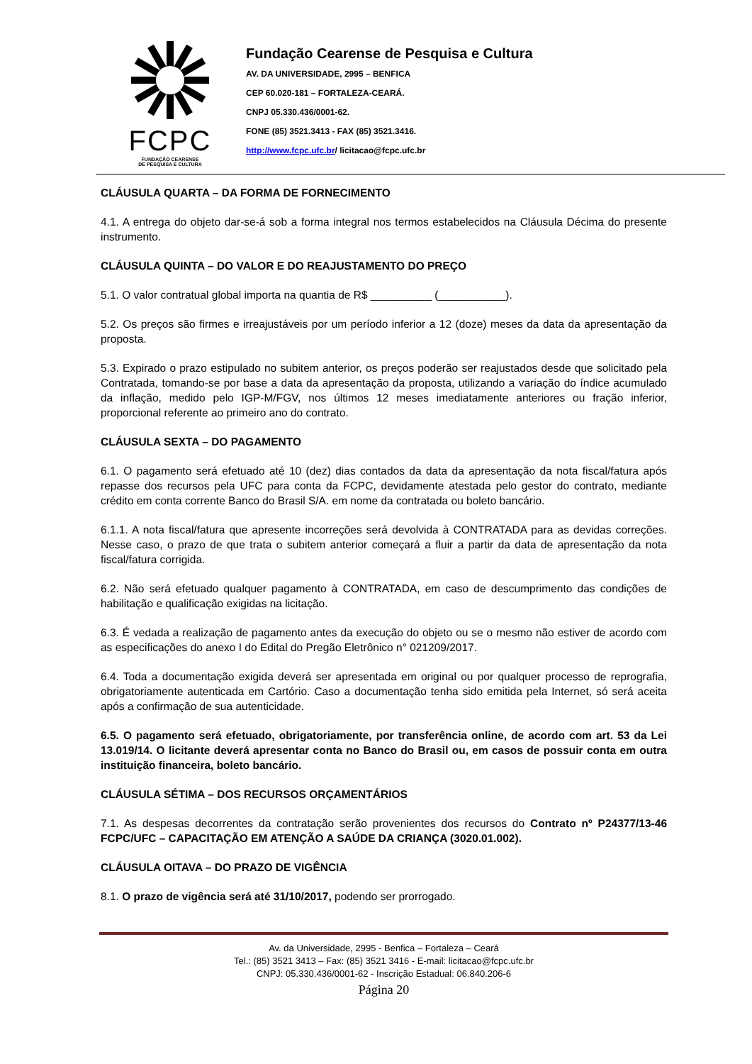FCPC
FUNDAÇÃO CEARENSE
DE PESQUISA E CULTURA
Fundação Cearense de Pesquisa e Cultura
AV. DA UNIVERSIDADE, 2995 – BENFICA
CEP 60.020-181 – FORTALEZA-CEARÁ.
CNPJ 05.330.436/0001-62.
FONE (85) 3521.3413 - FAX (85) 3521.3416.
http://www.fcpc.ufc.br/ licitacao@fcpc.ufc.br
CLÁUSULA QUARTA – DA FORMA DE FORNECIMENTO
4.1. A entrega do objeto dar-se-á sob a forma integral nos termos estabelecidos na Cláusula Décima do presente instrumento.
CLÁUSULA QUINTA – DO VALOR E DO REAJUSTAMENTO DO PREÇO
5.1. O valor contratual global importa na quantia de R$ __________ (___________).
5.2. Os preços são firmes e irreajustáveis por um período inferior a 12 (doze) meses da data da apresentação da proposta.
5.3. Expirado o prazo estipulado no subitem anterior, os preços poderão ser reajustados desde que solicitado pela Contratada, tomando-se por base a data da apresentação da proposta, utilizando a variação do índice acumulado da inflação, medido pelo IGP-M/FGV, nos últimos 12 meses imediatamente anteriores ou fração inferior, proporcional referente ao primeiro ano do contrato.
CLÁUSULA SEXTA – DO PAGAMENTO
6.1. O pagamento será efetuado até 10 (dez) dias contados da data da apresentação da nota fiscal/fatura após repasse dos recursos pela UFC para conta da FCPC, devidamente atestada pelo gestor do contrato, mediante crédito em conta corrente Banco do Brasil S/A. em nome da contratada ou boleto bancário.
6.1.1. A nota fiscal/fatura que apresente incorreções será devolvida à CONTRATADA para as devidas correções. Nesse caso, o prazo de que trata o subitem anterior começará a fluir a partir da data de apresentação da nota fiscal/fatura corrigida.
6.2. Não será efetuado qualquer pagamento à CONTRATADA, em caso de descumprimento das condições de habilitação e qualificação exigidas na licitação.
6.3. É vedada a realização de pagamento antes da execução do objeto ou se o mesmo não estiver de acordo com as especificações do anexo I do Edital do Pregão Eletrônico n° 021209/2017.
6.4. Toda a documentação exigida deverá ser apresentada em original ou por qualquer processo de reprografia, obrigatoriamente autenticada em Cartório. Caso a documentação tenha sido emitida pela Internet, só será aceita após a confirmação de sua autenticidade.
6.5. O pagamento será efetuado, obrigatoriamente, por transferência online, de acordo com art. 53 da Lei 13.019/14. O licitante deverá apresentar conta no Banco do Brasil ou, em casos de possuir conta em outra instituição financeira, boleto bancário.
CLÁUSULA SÉTIMA – DOS RECURSOS ORÇAMENTÁRIOS
7.1. As despesas decorrentes da contratação serão provenientes dos recursos do Contrato nº P24377/13-46 FCPC/UFC – CAPACITAÇÃO EM ATENÇÃO A SAÚDE DA CRIANÇA (3020.01.002).
CLÁUSULA OITAVA – DO PRAZO DE VIGÊNCIA
8.1. O prazo de vigência será até 31/10/2017, podendo ser prorrogado.
Av. da Universidade, 2995 - Benfica – Fortaleza – Ceará
Tel.: (85) 3521 3413 – Fax: (85) 3521 3416 - E-mail: licitacao@fcpc.ufc.br
CNPJ: 05.330.436/0001-62 - Inscrição Estadual: 06.840.206-6
Página 20